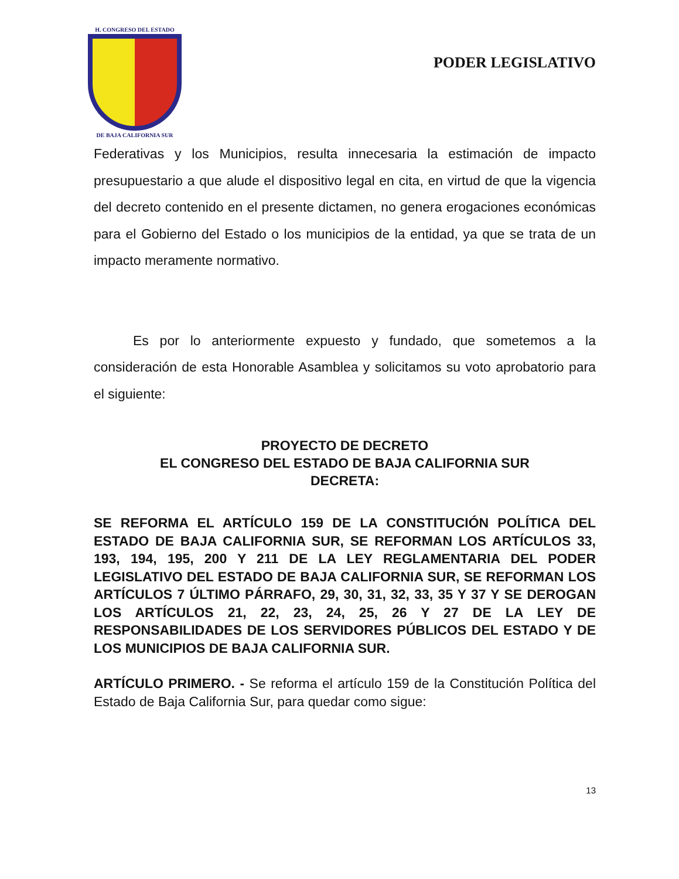H. CONGRESO DEL ESTADO
DE BAJA CALIFORNIA SUR
PODER LEGISLATIVO
Federativas y los Municipios, resulta innecesaria la estimación de impacto presupuestario a que alude el dispositivo legal en cita, en virtud de que la vigencia del decreto contenido en el presente dictamen, no genera erogaciones económicas para el Gobierno del Estado o los municipios de la entidad, ya que se trata de un impacto meramente normativo.
Es por lo anteriormente expuesto y fundado, que sometemos a la consideración de esta Honorable Asamblea y solicitamos su voto aprobatorio para el siguiente:
PROYECTO DE DECRETO
EL CONGRESO DEL ESTADO DE BAJA CALIFORNIA SUR
DECRETA:
SE REFORMA EL ARTÍCULO 159 DE LA CONSTITUCIÓN POLÍTICA DEL ESTADO DE BAJA CALIFORNIA SUR, SE REFORMAN LOS ARTÍCULOS 33, 193, 194, 195, 200 Y 211 DE LA LEY REGLAMENTARIA DEL PODER LEGISLATIVO DEL ESTADO DE BAJA CALIFORNIA SUR, SE REFORMAN LOS ARTÍCULOS 7 ÚLTIMO PÁRRAFO, 29, 30, 31, 32, 33, 35 Y 37 Y SE DEROGAN LOS ARTÍCULOS 21, 22, 23, 24, 25, 26 Y 27 DE LA LEY DE RESPONSABILIDADES DE LOS SERVIDORES PÚBLICOS DEL ESTADO Y DE LOS MUNICIPIOS DE BAJA CALIFORNIA SUR.
ARTÍCULO PRIMERO. - Se reforma el artículo 159 de la Constitución Política del Estado de Baja California Sur, para quedar como sigue:
13